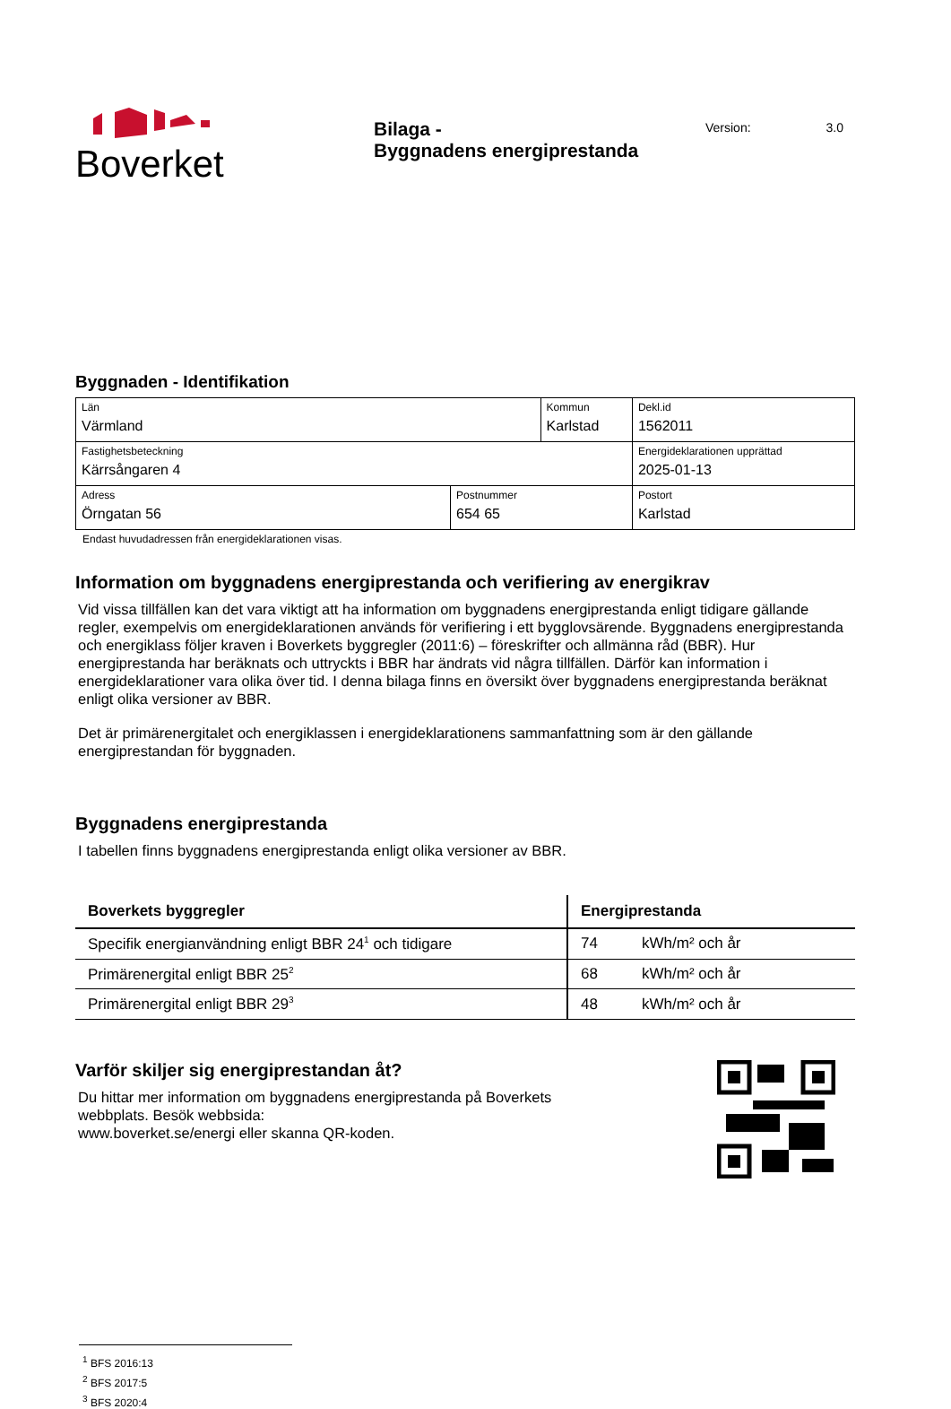Boverket
Bilaga -
Byggnadens energiprestanda
Version: 3.0
Byggnaden - Identifikation
| Län Värmland | | Kommun Karlstad | | Dekl.id 1562011 |
| Fastighetsbeteckning Kärrsångaren 4 | | | | Energideklarationen upprättad 2025-01-13 |
| Adress Örngatan 56 | Postnummer 654 65 | | Postort Karlstad | |
Endast huvudadressen från energideklarationen visas.
Information om byggnadens energiprestanda och verifiering av energikrav
Vid vissa tillfällen kan det vara viktigt att ha information om byggnadens energiprestanda enligt tidigare gällande regler, exempelvis om energideklarationen används för verifiering i ett bygglovsärende. Byggnadens energiprestanda och energiklass följer kraven i Boverkets byggregler (2011:6) – föreskrifter och allmänna råd (BBR). Hur energiprestanda har beräknats och uttryckts i BBR har ändrats vid några tillfällen. Därför kan information i energideklarationer vara olika över tid. I denna bilaga finns en översikt över byggnadens energiprestanda beräknat enligt olika versioner av BBR.
Det är primärenergitalet och energiklassen i energideklarationens sammanfattning som är den gällande energiprestandan för byggnaden.
Byggnadens energiprestanda
I tabellen finns byggnadens energiprestanda enligt olika versioner av BBR.
| Boverkets byggregler | Energiprestanda | |
| --- | --- | --- |
| Specifik energianvändning enligt BBR 24<sup>1</sup> och tidigare | 74 | kWh/m² och år |
| Primärenergital enligt BBR 25<sup>2</sup> | 68 | kWh/m² och år |
| Primärenergital enligt BBR 29<sup>3</sup> | 48 | kWh/m² och år |
Varför skiljer sig energiprestandan åt?
Du hittar mer information om byggnadens energiprestanda på Boverkets
webbplats. Besök webbsida:
www.boverket.se/energi eller skanna QR-koden.
<sup>1</sup> BFS 2016:13
<sup>2</sup> BFS 2017:5
<sup>3</sup> BFS 2020:4